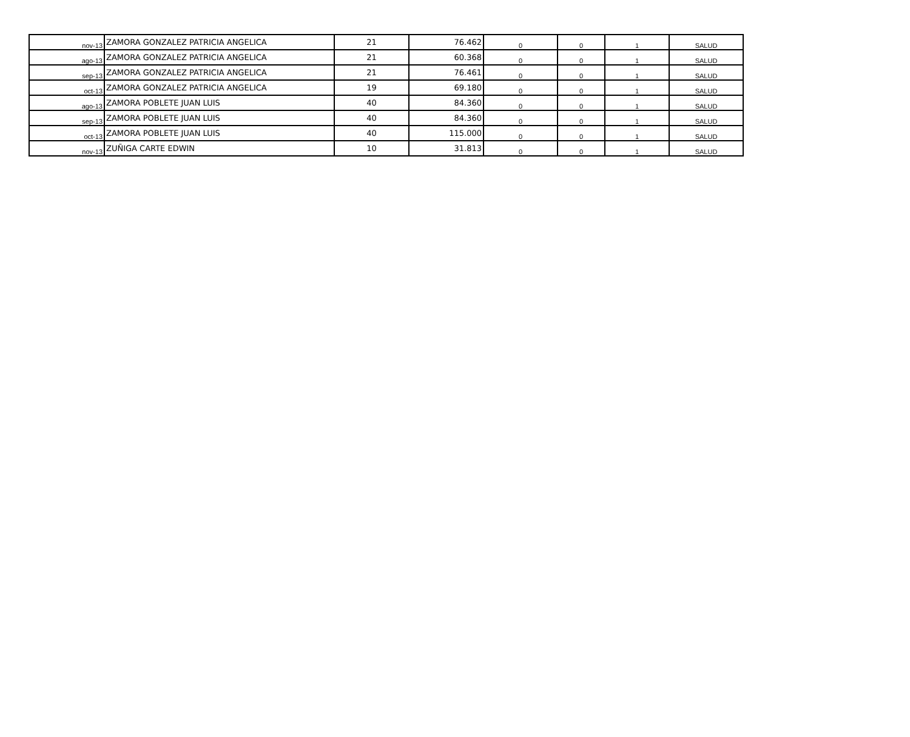| nov-13 | ZAMORA GONZALEZ PATRICIA ANGELICA | 21 | 76.462 | 0 | 0 | 1 | SALUD |
| ago-13 | ZAMORA GONZALEZ PATRICIA ANGELICA | 21 | 60.368 | 0 | 0 | 1 | SALUD |
| sep-13 | ZAMORA GONZALEZ PATRICIA ANGELICA | 21 | 76.461 | 0 | 0 | 1 | SALUD |
| oct-13 | ZAMORA GONZALEZ PATRICIA ANGELICA | 19 | 69.180 | 0 | 0 | 1 | SALUD |
| ago-13 | ZAMORA POBLETE JUAN LUIS | 40 | 84.360 | 0 | 0 | 1 | SALUD |
| sep-13 | ZAMORA POBLETE JUAN LUIS | 40 | 84.360 | 0 | 0 | 1 | SALUD |
| oct-13 | ZAMORA POBLETE JUAN LUIS | 40 | 115.000 | 0 | 0 | 1 | SALUD |
| nov-13 | ZUÑIGA CARTE EDWIN | 10 | 31.813 | 0 | 0 | 1 | SALUD |